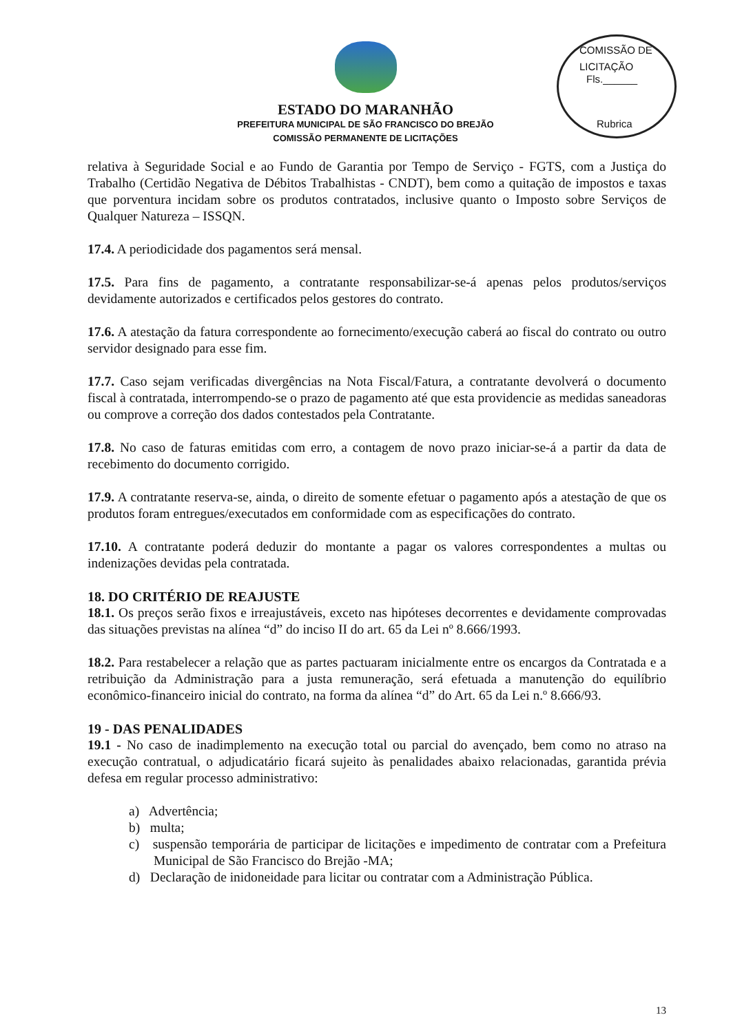COMISSÃO DE LICITAÇÃO
Fls.______
Rubrica
ESTADO DO MARANHÃO
PREFEITURA MUNICIPAL DE SÃO FRANCISCO DO BREJÃO
COMISSÃO PERMANENTE DE LICITAÇÕES
relativa à Seguridade Social e ao Fundo de Garantia por Tempo de Serviço - FGTS, com a Justiça do Trabalho (Certidão Negativa de Débitos Trabalhistas - CNDT), bem como a quitação de impostos e taxas que porventura incidam sobre os produtos contratados, inclusive quanto o Imposto sobre Serviços de Qualquer Natureza – ISSQN.
17.4. A periodicidade dos pagamentos será mensal.
17.5. Para fins de pagamento, a contratante responsabilizar-se-á apenas pelos produtos/serviços devidamente autorizados e certificados pelos gestores do contrato.
17.6. A atestação da fatura correspondente ao fornecimento/execução caberá ao fiscal do contrato ou outro servidor designado para esse fim.
17.7. Caso sejam verificadas divergências na Nota Fiscal/Fatura, a contratante devolverá o documento fiscal à contratada, interrompendo-se o prazo de pagamento até que esta providencie as medidas saneadoras ou comprove a correção dos dados contestados pela Contratante.
17.8. No caso de faturas emitidas com erro, a contagem de novo prazo iniciar-se-á a partir da data de recebimento do documento corrigido.
17.9. A contratante reserva-se, ainda, o direito de somente efetuar o pagamento após a atestação de que os produtos foram entregues/executados em conformidade com as especificações do contrato.
17.10. A contratante poderá deduzir do montante a pagar os valores correspondentes a multas ou indenizações devidas pela contratada.
18. DO CRITÉRIO DE REAJUSTE
18.1. Os preços serão fixos e irreajustáveis, exceto nas hipóteses decorrentes e devidamente comprovadas das situações previstas na alínea “d” do inciso II do art. 65 da Lei nº 8.666/1993.
18.2. Para restabelecer a relação que as partes pactuaram inicialmente entre os encargos da Contratada e a retribuição da Administração para a justa remuneração, será efetuada a manutenção do equilíbrio econômico-financeiro inicial do contrato, na forma da alínea “d” do Art. 65 da Lei n.º 8.666/93.
19 - DAS PENALIDADES
19.1 - No caso de inadimplemento na execução total ou parcial do avençado, bem como no atraso na execução contratual, o adjudicatário ficará sujeito às penalidades abaixo relacionadas, garantida prévia defesa em regular processo administrativo:
a) Advertência;
b) multa;
c) suspensão temporária de participar de licitações e impedimento de contratar com a Prefeitura Municipal de São Francisco do Brejão -MA;
d) Declaração de inidoneidade para licitar ou contratar com a Administração Pública.
13